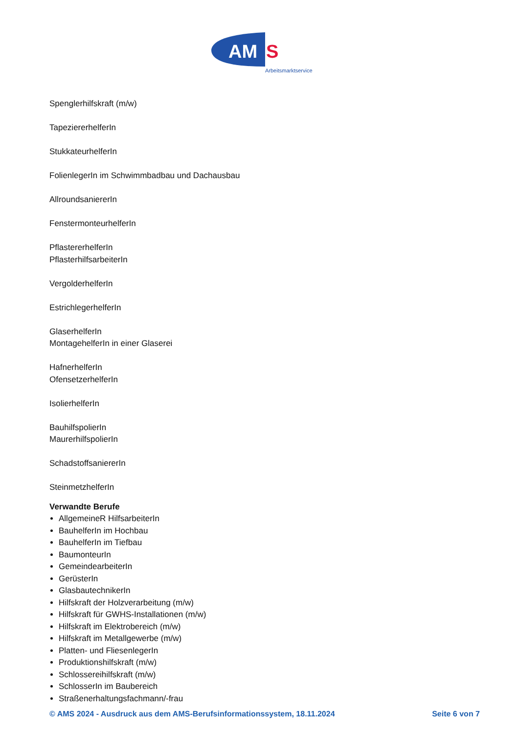AM
S
Arbeitsmarktservice
Spenglerhilfskraft (m/w)
TapeziererhelferIn
StukkateurhelferIn
FolienlegerIn im Schwimmbadbau und Dachausbau
AllroundsaniererIn
FenstermonteurhelferIn
PflastererhelferIn
PflasterhilfsarbeiterIn
VergolderhelferIn
EstrichlegerhelferIn
GlaserhelferIn
MontagehelferIn in einer Glaserei
HafnerhelferIn
OfensetzerhelferIn
IsolierhelferIn
BauhilfspolierIn
MaurerhilfspolierIn
SchadstoffsaniererIn
SteinmetzhelferIn
Verwandte Berufe
AllgemeineR HilfsarbeiterIn
BauhelferIn im Hochbau
BauhelferIn im Tiefbau
BaumonteurIn
GemeindearbeiterIn
GerüsterIn
GlasbautechnikerIn
Hilfskraft der Holzverarbeitung (m/w)
Hilfskraft für GWHS-Installationen (m/w)
Hilfskraft im Elektrobereich (m/w)
Hilfskraft im Metallgewerbe (m/w)
Platten- und FliesenlegerIn
Produktionshilfskraft (m/w)
Schlossereihilfskraft (m/w)
SchlosserIn im Baubereich
Straßenerhaltungsfachmann/-frau
© AMS 2024 - Ausdruck aus dem AMS-Berufsinformationssystem, 18.11.2024 Seite 6 von 7